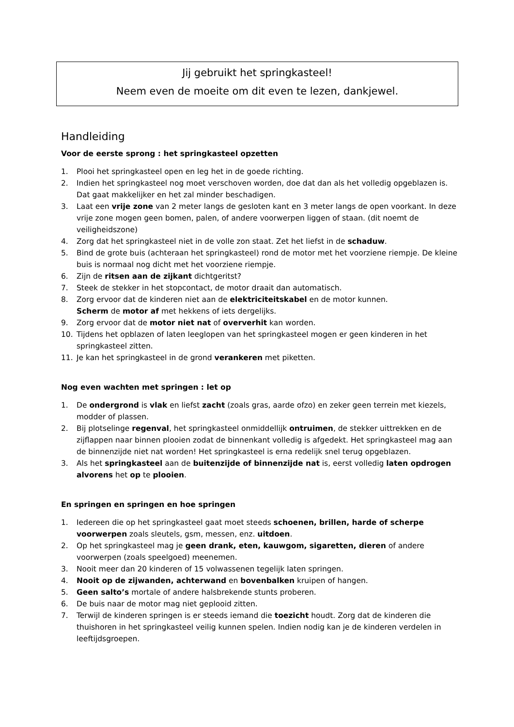Jij gebruikt het springkasteel!
Neem even de moeite om dit even te lezen, dankjewel.
Handleiding
Voor de eerste sprong : het springkasteel opzetten
1. Plooi het springkasteel open en leg het in de goede richting.
2. Indien het springkasteel nog moet verschoven worden, doe dat dan als het volledig opgeblazen is. Dat gaat makkelijker en het zal minder beschadigen.
3. Laat een vrije zone van 2 meter langs de gesloten kant en 3 meter langs de open voorkant. In deze vrije zone mogen geen bomen, palen, of andere voorwerpen liggen of staan. (dit noemt de veiligheidszone)
4. Zorg dat het springkasteel niet in de volle zon staat. Zet het liefst in de schaduw.
5. Bind de grote buis (achteraan het springkasteel) rond de motor met het voorziene riempje. De kleine buis is normaal nog dicht met het voorziene riempje.
6. Zijn de ritsen aan de zijkant dichtgeritst?
7. Steek de stekker in het stopcontact, de motor draait dan automatisch.
8. Zorg ervoor dat de kinderen niet aan de elektriciteitskabel en de motor kunnen.
Scherm de motor af met hekkens of iets dergelijks.
9. Zorg ervoor dat de motor niet nat of oververhit kan worden.
10. Tijdens het opblazen of laten leeglopen van het springkasteel mogen er geen kinderen in het springkasteel zitten.
11. Je kan het springkasteel in de grond verankeren met piketten.
Nog even wachten met springen : let op
1. De ondergrond is vlak en liefst zacht (zoals gras, aarde ofzo) en zeker geen terrein met kiezels, modder of plassen.
2. Bij plotselinge regenval, het springkasteel onmiddellijk ontruimen, de stekker uittrekken en de zijflappen naar binnen plooien zodat de binnenkant volledig is afgedekt. Het springkasteel mag aan de binnenzijde niet nat worden! Het springkasteel is erna redelijk snel terug opgeblazen.
3. Als het springkasteel aan de buitenzijde of binnenzijde nat is, eerst volledig laten opdrogen alvorens het op te plooien.
En springen en springen en hoe springen
1. Iedereen die op het springkasteel gaat moet steeds schoenen, brillen, harde of scherpe voorwerpen zoals sleutels, gsm, messen, enz. uitdoen.
2. Op het springkasteel mag je geen drank, eten, kauwgom, sigaretten, dieren of andere voorwerpen (zoals speelgoed) meenemen.
3. Nooit meer dan 20 kinderen of 15 volwassenen tegelijk laten springen.
4. Nooit op de zijwanden, achterwand en bovenbalken kruipen of hangen.
5. Geen salto’s mortale of andere halsbrekende stunts proberen.
6. De buis naar de motor mag niet geplooid zitten.
7. Terwijl de kinderen springen is er steeds iemand die toezicht houdt. Zorg dat de kinderen die thuishoren in het springkasteel veilig kunnen spelen. Indien nodig kan je de kinderen verdelen in leeftijdsgroepen.